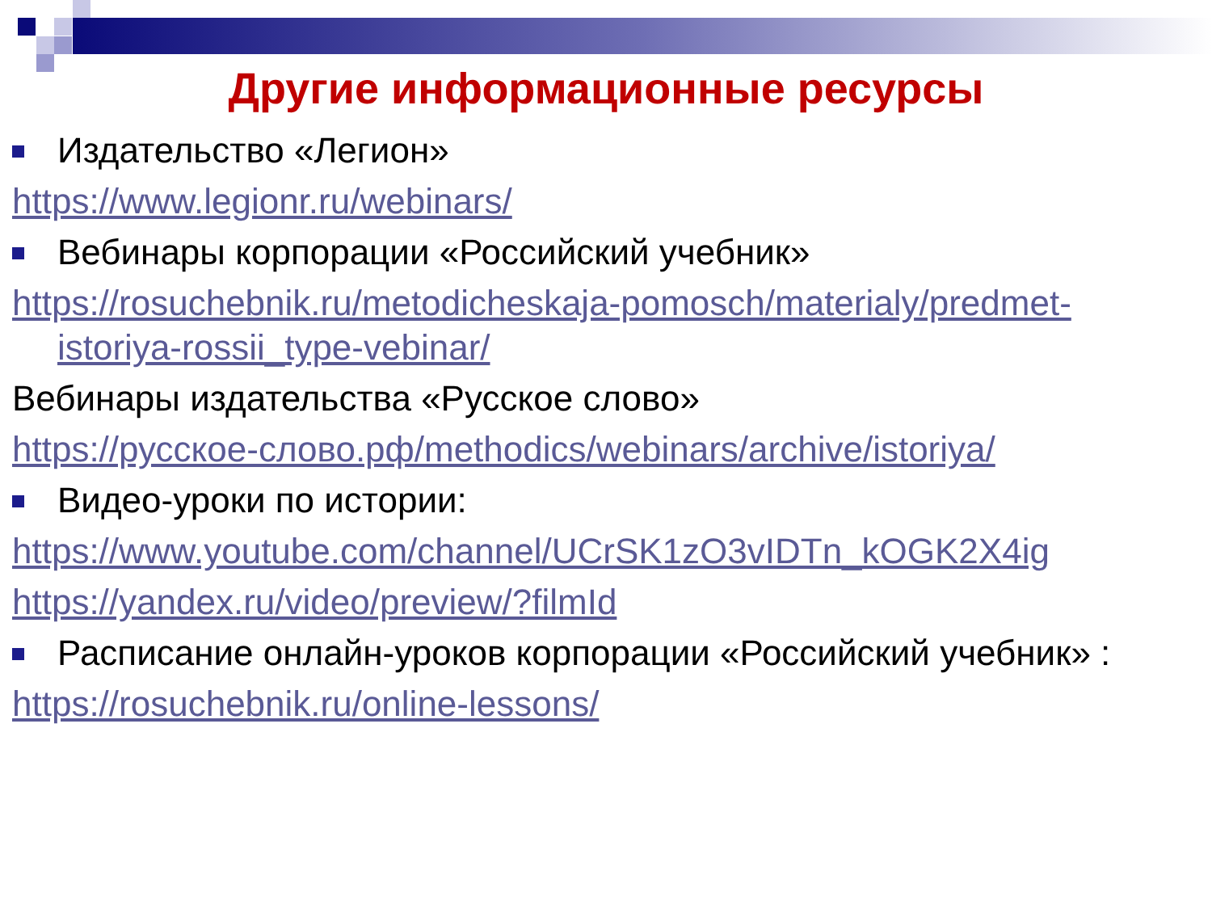Другие информационные ресурсы
Издательство «Легион»
https://www.legionr.ru/webinars/
Вебинары корпорации «Российский учебник»
https://rosuchebnik.ru/metodicheskaja-pomosch/materialy/predmet-istoriya-rossii_type-vebinar/
Вебинары издательства «Русское слово»
https://русское-слово.рф/methodics/webinars/archive/istoriya/
Видео-уроки по истории:
https://www.youtube.com/channel/UCrSK1zO3vIDTn_kOGK2X4ig
https://yandex.ru/video/preview/?filmId
Расписание онлайн-уроков корпорации «Российский учебник» :
https://rosuchebnik.ru/online-lessons/